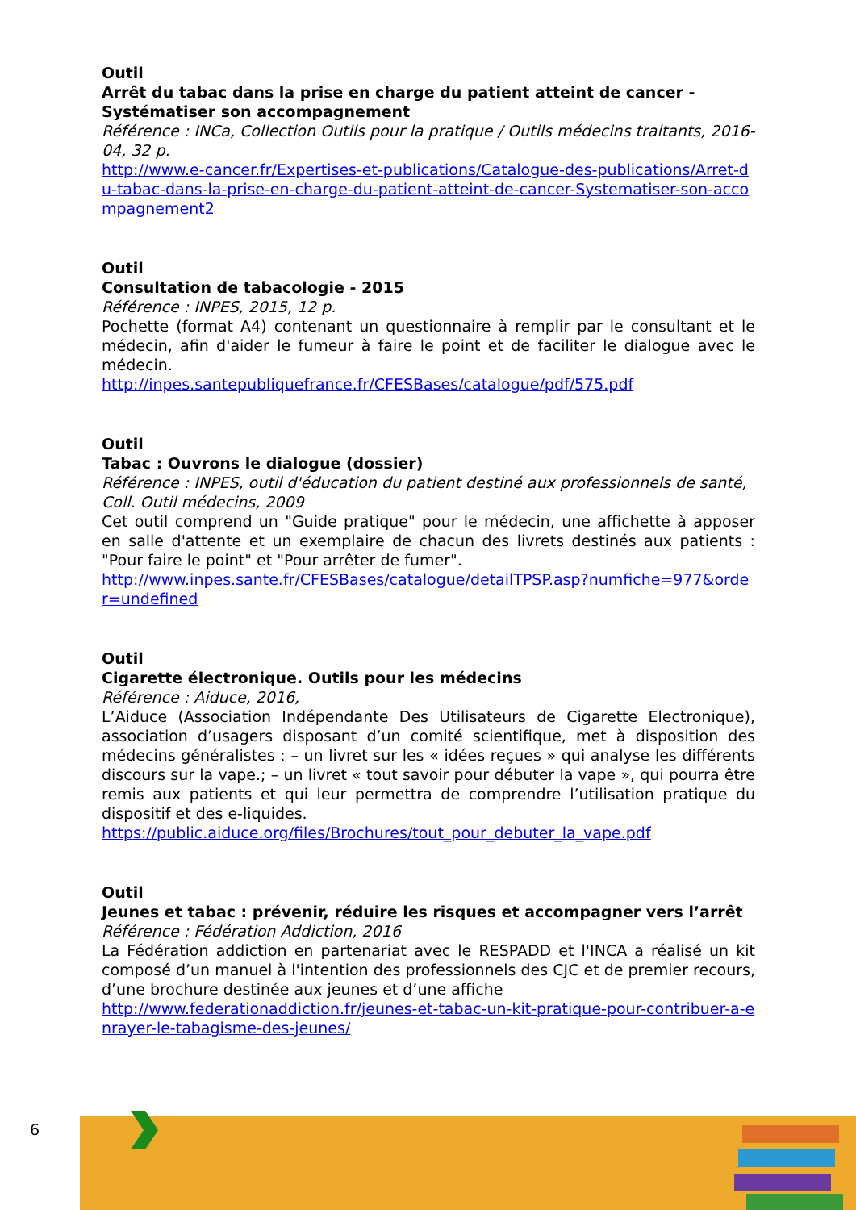Outil
Arrêt du tabac dans la prise en charge du patient atteint de cancer - Systématiser son accompagnement
Référence : INCa, Collection Outils pour la pratique / Outils médecins traitants, 2016-04, 32 p.
http://www.e-cancer.fr/Expertises-et-publications/Catalogue-des-publications/Arret-du-tabac-dans-la-prise-en-charge-du-patient-atteint-de-cancer-Systematiser-son-accompagnement2
Outil
Consultation de tabacologie - 2015
Référence : INPES, 2015, 12 p.
Pochette (format A4) contenant un questionnaire à remplir par le consultant et le médecin, afin d'aider le fumeur à faire le point et de faciliter le dialogue avec le médecin.
http://inpes.santepubliquefrance.fr/CFESBases/catalogue/pdf/575.pdf
Outil
Tabac : Ouvrons le dialogue (dossier)
Référence : INPES, outil d'éducation du patient destiné aux professionnels de santé, Coll. Outil médecins, 2009
Cet outil comprend un "Guide pratique" pour le médecin, une affichette à apposer en salle d'attente et un exemplaire de chacun des livrets destinés aux patients : "Pour faire le point" et "Pour arrêter de fumer".
http://www.inpes.sante.fr/CFESBases/catalogue/detailTPSP.asp?numfiche=977&order=undefined
Outil
Cigarette électronique. Outils pour les médecins
Référence : Aiduce, 2016,
L’Aiduce (Association Indépendante Des Utilisateurs de Cigarette Electronique), association d’usagers disposant d’un comité scientifique, met à disposition des médecins généralistes : – un livret sur les « idées reçues » qui analyse les différents discours sur la vape.; – un livret « tout savoir pour débuter la vape », qui pourra être remis aux patients et qui leur permettra de comprendre l’utilisation pratique du dispositif et des e-liquides.
https://public.aiduce.org/files/Brochures/tout_pour_debuter_la_vape.pdf
Outil
Jeunes et tabac : prévenir, réduire les risques et accompagner vers l’arrêt
Référence : Fédération Addiction, 2016
La Fédération addiction en partenariat avec le RESPADD et l'INCA a réalisé un kit composé d’un manuel à l'intention des professionnels des CJC et de premier recours, d’une brochure destinée aux jeunes et d’une affiche
http://www.federationaddiction.fr/jeunes-et-tabac-un-kit-pratique-pour-contribuer-a-enrayer-le-tabagisme-des-jeunes/
6